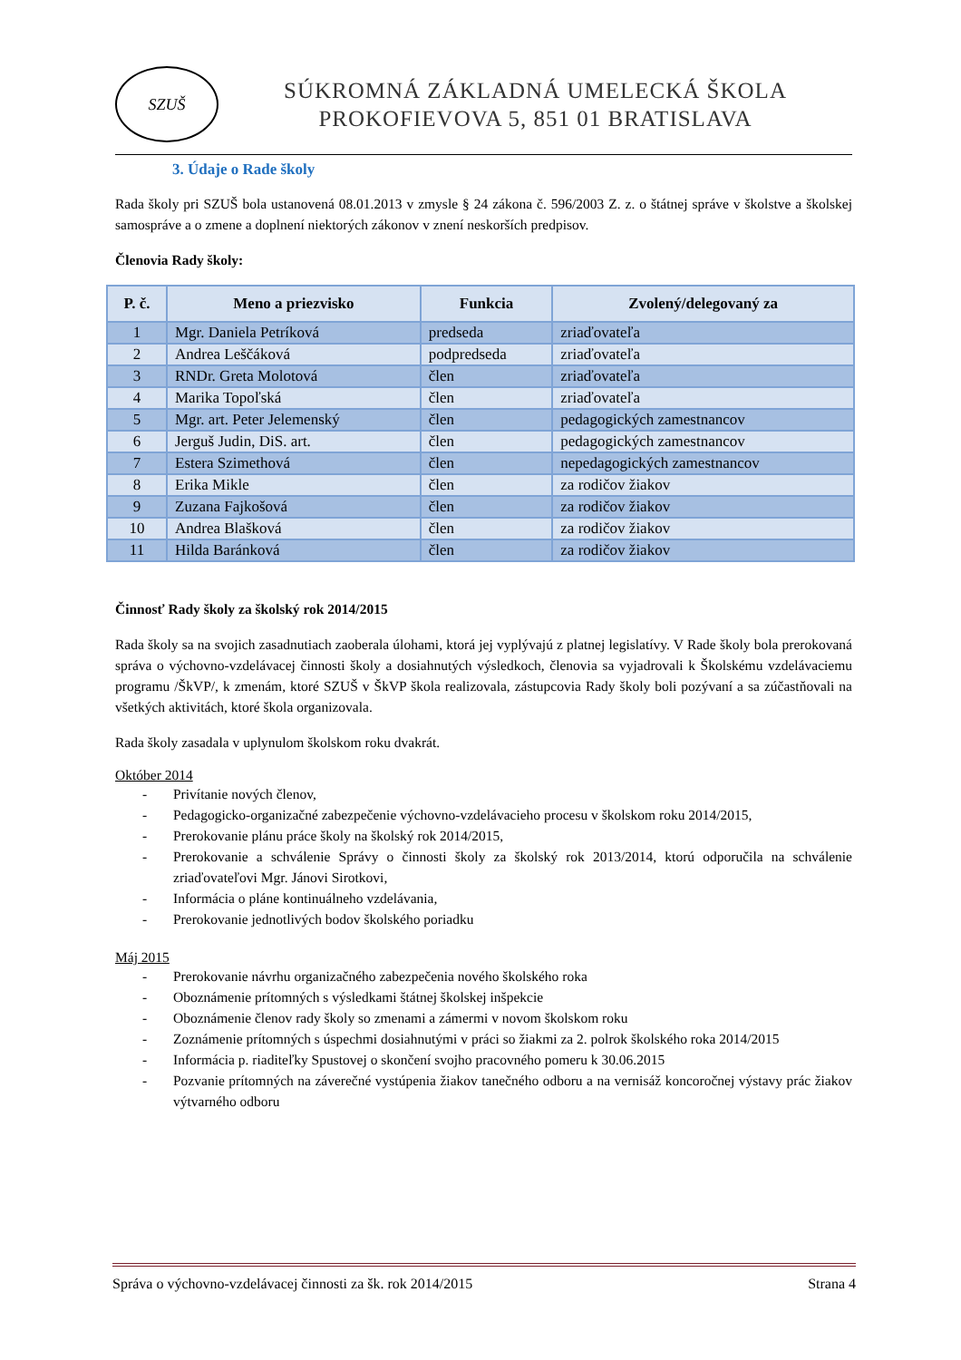SZUŠ
SÚKROMNÁ ZÁKLADNÁ UMELECKÁ ŠKOLA
PROKOFIEVOVA 5, 851 01 BRATISLAVA
3. Údaje o Rade školy
Rada školy pri SZUŠ bola ustanovená 08.01.2013 v zmysle § 24 zákona č. 596/2003 Z. z. o štátnej správe v školstve a školskej samospráve a o zmene a doplnení niektorých zákonov v znení neskorších predpisov.
Členovia Rady školy:
| P. č. | Meno a priezvisko | Funkcia | Zvolený/delegovaný za |
| --- | --- | --- | --- |
| 1 | Mgr. Daniela Petríková | predseda | zriaďovateľa |
| 2 | Andrea Leščáková | podpredseda | zriaďovateľa |
| 3 | RNDr. Greta Molotová | člen | zriaďovateľa |
| 4 | Marika Topoľská | člen | zriaďovateľa |
| 5 | Mgr. art. Peter Jelemenský | člen | pedagogických zamestnancov |
| 6 | Jerguš Judin, DiS. art. | člen | pedagogických zamestnancov |
| 7 | Estera Szimethová | člen | nepedagogických zamestnancov |
| 8 | Erika Mikle | člen | za rodičov žiakov |
| 9 | Zuzana Fajkošová | člen | za rodičov žiakov |
| 10 | Andrea Blašková | člen | za rodičov žiakov |
| 11 | Hilda Baránková | člen | za rodičov žiakov |
Činnosť Rady školy za školský rok 2014/2015
Rada školy sa na svojich zasadnutiach zaoberala úlohami, ktorá jej vyplývajú z platnej legislatívy. V Rade školy bola prerokovaná správa o výchovno-vzdelávacej činnosti školy a dosiahnutých výsledkoch, členovia sa vyjadrovali k Školskému vzdelávaciemu programu /ŠkVP/, k zmenám, ktoré SZUŠ v ŠkVP škola realizovala, zástupcovia Rady školy boli pozývaní a sa zúčastňovali na všetkých aktivitách, ktoré škola organizovala.
Rada školy zasadala v uplynulom školskom roku dvakrát.
Október 2014
- Privítanie nových členov,
- Pedagogicko-organizačné zabezpečenie výchovno-vzdelávacieho procesu v školskom roku 2014/2015,
- Prerokovanie plánu práce školy na školský rok 2014/2015,
- Prerokovanie a schválenie Správy o činnosti školy za školský rok 2013/2014, ktorú odporučila na schválenie zriaďovateľovi Mgr. Jánovi Sirotkovi,
- Informácia o pláne kontinuálneho vzdelávania,
- Prerokovanie jednotlivých bodov školského poriadku
Máj 2015
- Prerokovanie návrhu organizačného zabezpečenia nového školského roka
- Oboznámenie prítomných s výsledkami štátnej školskej inšpekcie
- Oboznámenie členov rady školy so zmenami a zámermi v novom školskom roku
- Zoznámenie prítomných s úspechmi dosiahnutými v práci so žiakmi za 2. polrok školského roka 2014/2015
- Informácia p. riaditeľky Spustovej o skončení svojho pracovného pomeru k 30.06.2015
- Pozvanie prítomných na záverečné vystúpenia žiakov tanečného odboru a na vernisáž koncoročnej výstavy prác žiakov výtvarného odboru
Správa o výchovno-vzdelávacej činnosti za šk. rok 2014/2015 Strana 4